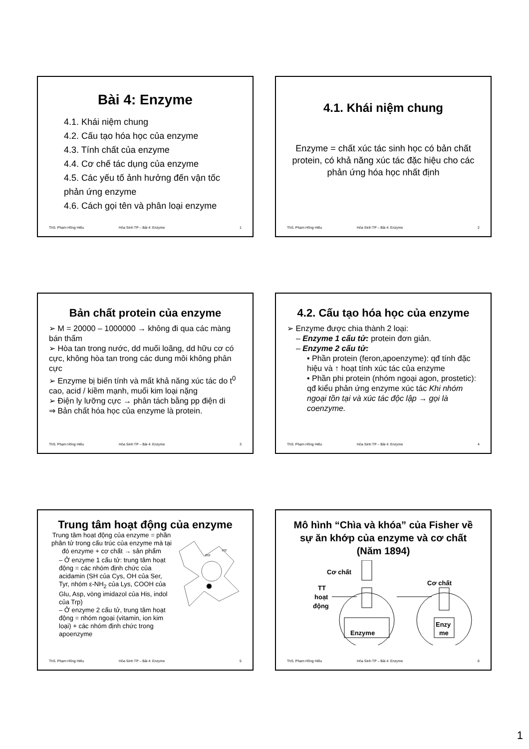Bài 4: Enzyme
4.1. Khái niệm chung
4.2. Cấu tạo hóa học của enzyme
4.3. Tính chất của enzyme
4.4. Cơ chế tác dụng của enzyme
4.5. Các yếu tố ảnh hưởng đến vận tốc phản ứng enzyme
4.6. Cách gọi tên và phân loại enzyme
ThS. Phạm Hồng Hiếu Hóa Sinh TP – Bài 4: Enzyme 1
4.1. Khái niệm chung
Enzyme = chất xúc tác sinh học có bản chất protein, có khả năng xúc tác đặc hiệu cho các phản ứng hóa học nhất định
ThS. Phạm Hồng Hiếu Hóa Sinh TP – Bài 4: Enzyme 2
Bản chất protein của enzyme
➢ M = 20000 – 1000000 → không đi qua các màng bán thấm
➢ Hòa tan trong nước, dd muối loãng, dd hữu cơ có cực, không hòa tan trong các dung môi không phân cực
➢ Enzyme bị biến tính và mất khả năng xúc tác do t<sup>0</sup> cao, acid / kiềm mạnh, muối kim loại nặng
➢ Điện ly lưỡng cực → phân tách bằng pp điện di
⇒ Bản chất hóa học của enzyme là protein.
ThS. Phạm Hồng Hiếu Hóa Sinh TP – Bài 4: Enzyme 3
4.2. Cấu tạo hóa học của enzyme
➢ Enzyme được chia thành 2 loại:
– Enzyme 1 cấu tử: protein đơn giản.
– Enzyme 2 cấu tử:
• Phần protein (feron,apoenzyme): qđ tính đặc hiệu và ↑ hoạt tính xúc tác của enzyme
• Phần phi protein (nhóm ngoại agon, prostetic): qđ kiểu phản ứng enzyme xúc tác Khi nhóm ngoại tồn tại và xúc tác độc lập → gọi là coenzyme.
ThS. Phạm Hồng Hiếu Hóa Sinh TP – Bài 4: Enzyme 4
Trung tâm hoạt động của enzyme
Trung tâm hoạt động của enzyme = phần phân tử trong cấu trúc của enzyme mà tại đó enzyme + cơ chất → sản phẩm
– Ở enzyme 1 cấu tử: trung tâm hoạt động = các nhóm định chức của acidamin (SH của Cys, OH của Ser, Tyr, nhóm ε-NH<sub>2</sub> của Lys, COOH của Glu, Asp, vòng imidazol của His, indol của Trp)
– Ở enzyme 2 cấu tử, trung tâm hoạt động = nhóm ngoại (vitamin, ion kim loại) + các nhóm định chức trong apoenzyme
102
250
ThS. Phạm Hồng Hiếu Hóa Sinh TP – Bài 4: Enzyme 5
Mô hình “Chìa và khóa” của Fisher về sự ăn khớp của enzyme và cơ chất (Năm 1894)
Cơ chất
Cơ chất
TT
hoạt
động
Enzyme
Enzy
me
ThS. Phạm Hồng Hiếu Hóa Sinh TP – Bài 4: Enzyme 6
1